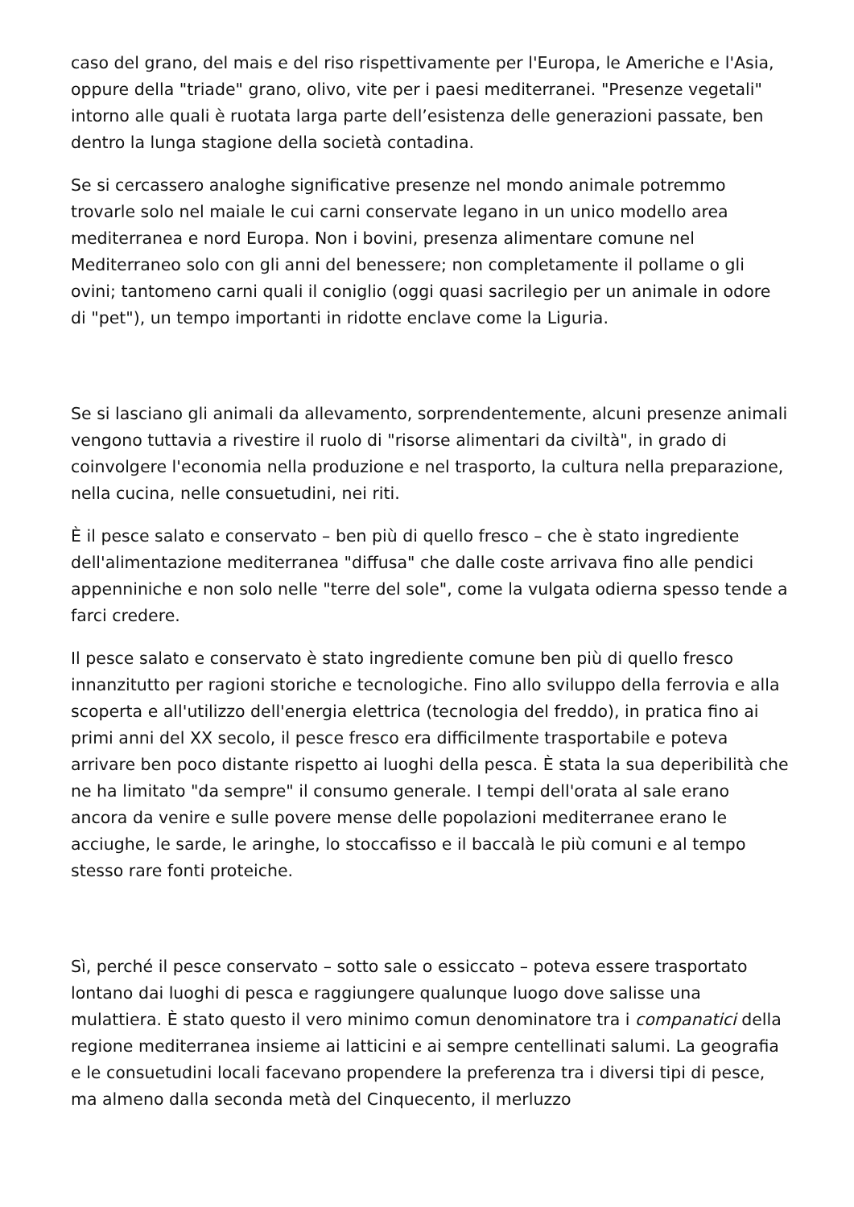caso del grano, del mais e del riso rispettivamente per l'Europa, le Americhe e l'Asia, oppure della "triade" grano, olivo, vite per i paesi mediterranei. "Presenze vegetali" intorno alle quali è ruotata larga parte dell’esistenza delle generazioni passate, ben dentro la lunga stagione della società contadina.
Se si cercassero analoghe significative presenze nel mondo animale potremmo trovarle solo nel maiale le cui carni conservate legano in un unico modello area mediterranea e nord Europa. Non i bovini, presenza alimentare comune nel Mediterraneo solo con gli anni del benessere; non completamente il pollame o gli ovini; tantomeno carni quali il coniglio (oggi quasi sacrilegio per un animale in odore di "pet"), un tempo importanti in ridotte enclave come la Liguria.
Se si lasciano gli animali da allevamento, sorprendentemente, alcuni presenze animali vengono tuttavia a rivestire il ruolo di "risorse alimentari da civiltà", in grado di coinvolgere l'economia nella produzione e nel trasporto, la cultura nella preparazione, nella cucina, nelle consuetudini, nei riti.
È il pesce salato e conservato – ben più di quello fresco – che è stato ingrediente dell'alimentazione mediterranea "diffusa" che dalle coste arrivava fino alle pendici appenniniche e non solo nelle "terre del sole", come la vulgata odierna spesso tende a farci credere.
Il pesce salato e conservato è stato ingrediente comune ben più di quello fresco innanzitutto per ragioni storiche e tecnologiche. Fino allo sviluppo della ferrovia e alla scoperta e all'utilizzo dell'energia elettrica (tecnologia del freddo), in pratica fino ai primi anni del XX secolo, il pesce fresco era difficilmente trasportabile e poteva arrivare ben poco distante rispetto ai luoghi della pesca. È stata la sua deperibilità che ne ha limitato "da sempre" il consumo generale. I tempi dell'orata al sale erano ancora da venire e sulle povere mense delle popolazioni mediterranee erano le acciughe, le sarde, le aringhe, lo stoccafisso e il baccalà le più comuni e al tempo stesso rare fonti proteiche.
Sì, perché il pesce conservato – sotto sale o essiccato – poteva essere trasportato lontano dai luoghi di pesca e raggiungere qualunque luogo dove salisse una mulattiera. È stato questo il vero minimo comun denominatore tra i companatici della regione mediterranea insieme ai latticini e ai sempre centellinati salumi. La geografia e le consuetudini locali facevano propendere la preferenza tra i diversi tipi di pesce, ma almeno dalla seconda metà del Cinquecento, il merluzzo